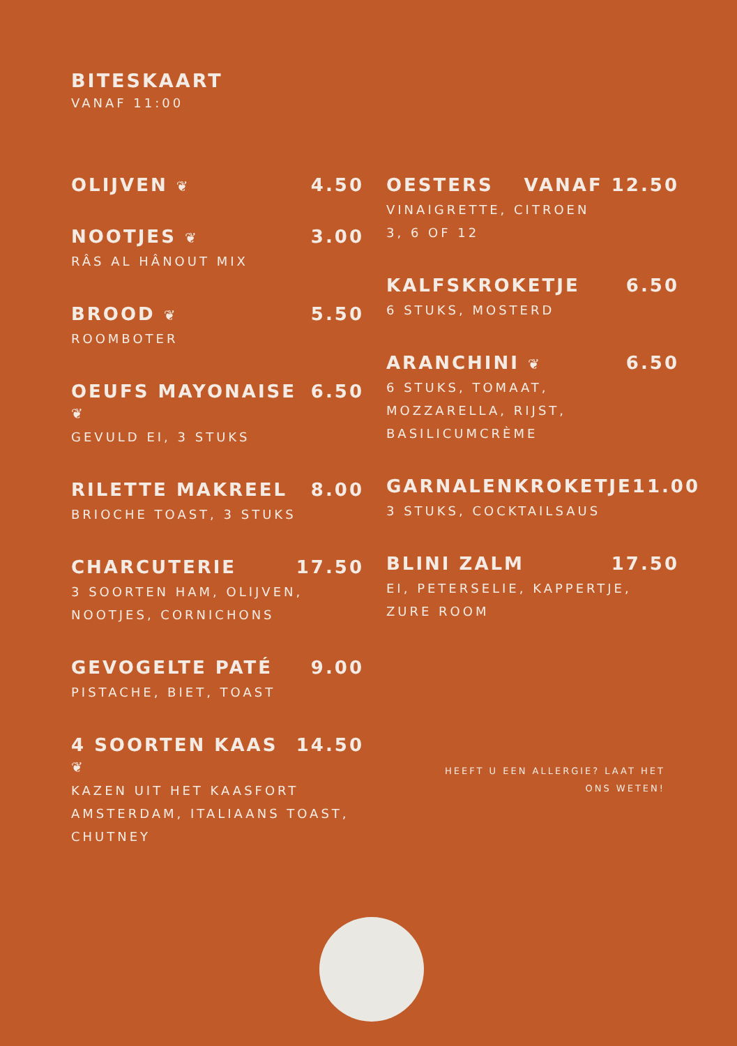BITESKAART
VANAF 11:00
OLIJVEN ❦ 4.50
NOOTJES ❦ 3.00
RÂS AL HÂNOUT MIX
BROOD ❦ 5.50
ROOMBOTER
OEUFS MAYONAISE ❦ 6.50
GEVULD EI, 3 STUKS
RILETTE MAKREEL 8.00
BRIOCHE TOAST, 3 STUKS
CHARCUTERIE 17.50
3 SOORTEN HAM, OLIJVEN,
NOOTJES, CORNICHONS
GEVOGELTE PATÉ 9.00
PISTACHE, BIET, TOAST
4 SOORTEN KAAS ❦ 14.50
KAZEN UIT HET KAASFORT
AMSTERDAM, ITALIAANS TOAST,
CHUTNEY
OESTERS VANAF 12.50
VINAIGRETTE, CITROEN
3, 6 OF 12
KALFSKROKETJE 6.50
6 STUKS, MOSTERD
ARANCHINI ❦ 6.50
6 STUKS, TOMAAT,
MOZZARELLA, RIJST,
BASILICUMCRÈME
GARNALENKROKETJE 11.00
3 STUKS, COCKTAILSAUS
BLINI ZALM 17.50
EI, PETERSELIE, KAPPERTJE,
ZURE ROOM
HEEFT U EEN ALLERGIE? LAAT HET ONS WETEN!